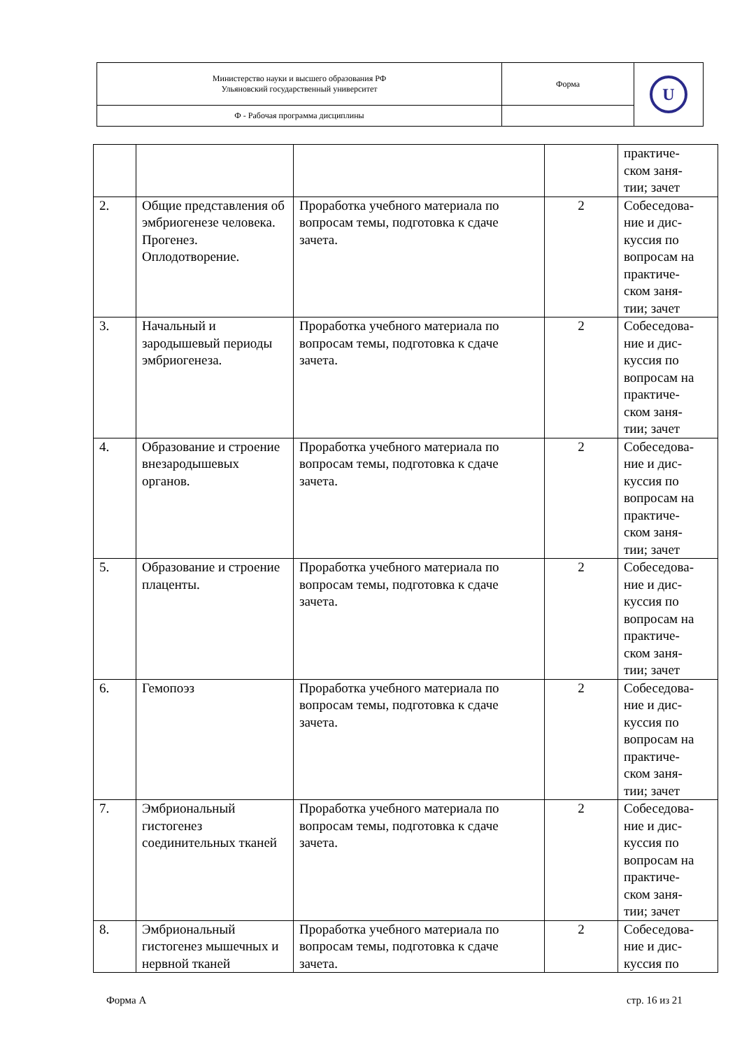| Министерство науки и высшего образования РФ Ульяновский государственный университет | Форма | U |
| Ф - Рабочая программа дисциплины | | |
| | | | | практиче- ском заня- тии; зачет |
| 2. | Общие представления об эмбриогенезе человека. Прогенез. Оплодотворение. | Проработка учебного материала по вопросам темы, подготовка к сдаче зачета. | 2 | Собеседова- ние и дис- куссия по вопросам на практиче- ском заня- тии; зачет |
| 3. | Начальный и зародышевый периоды эмбриогенеза. | Проработка учебного материала по вопросам темы, подготовка к сдаче зачета. | 2 | Собеседова- ние и дис- куссия по вопросам на практиче- ском заня- тии; зачет |
| 4. | Образование и строение внезародышевых органов. | Проработка учебного материала по вопросам темы, подготовка к сдаче зачета. | 2 | Собеседова- ние и дис- куссия по вопросам на практиче- ском заня- тии; зачет |
| 5. | Образование и строение плаценты. | Проработка учебного материала по вопросам темы, подготовка к сдаче зачета. | 2 | Собеседова- ние и дис- куссия по вопросам на практиче- ском заня- тии; зачет |
| 6. | Гемопоэз | Проработка учебного материала по вопросам темы, подготовка к сдаче зачета. | 2 | Собеседова- ние и дис- куссия по вопросам на практиче- ском заня- тии; зачет |
| 7. | Эмбриональный гистогенез соединительных тканей | Проработка учебного материала по вопросам темы, подготовка к сдаче зачета. | 2 | Собеседова- ние и дис- куссия по вопросам на практиче- ском заня- тии; зачет |
| 8. | Эмбриональный гистогенез мышечных и нервной тканей | Проработка учебного материала по вопросам темы, подготовка к сдаче зачета. | 2 | Собеседова- ние и дис- куссия по |
Форма А стр. 16 из 21